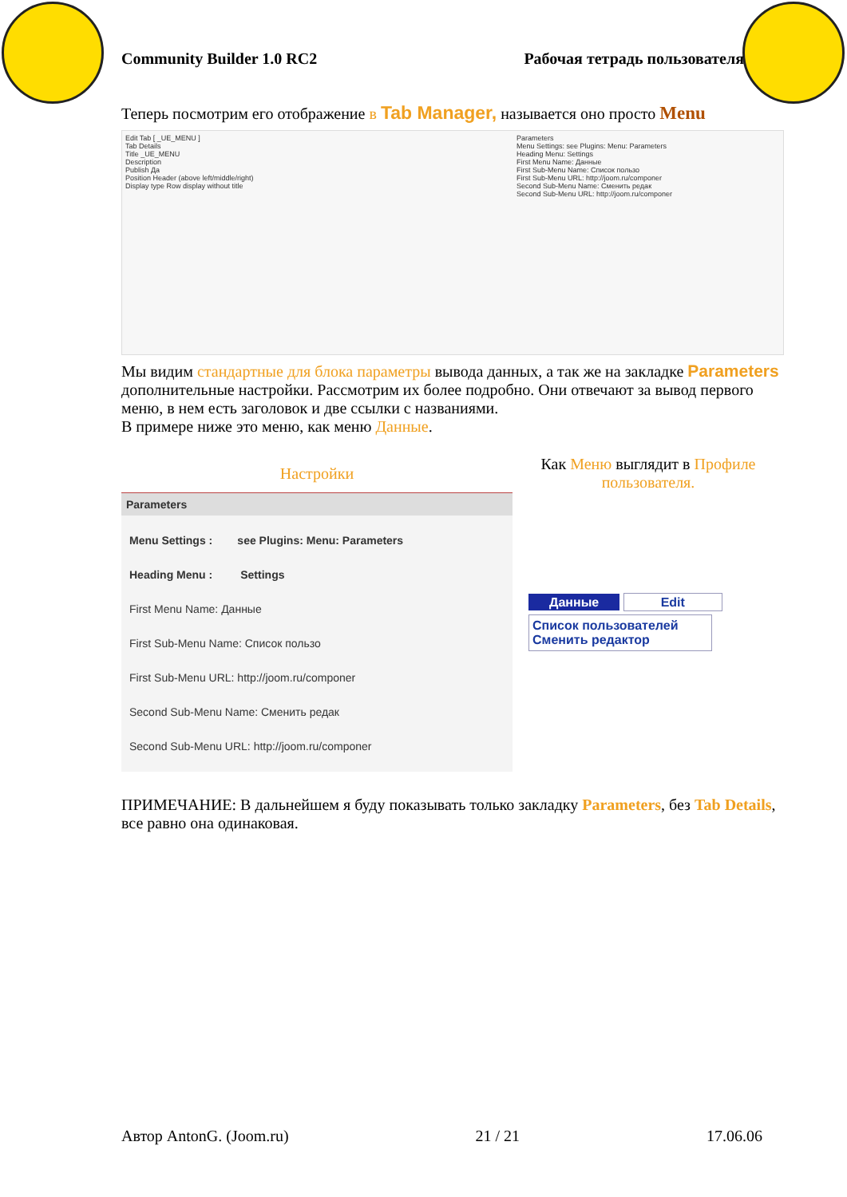Community Builder 1.0 RC2 Рабочая тетрадь пользователя
Теперь посмотрим его отображение в Tab Manager, называется оно просто Menu
Edit Tab [ _UE_MENU ]
Tab Details
Title _UE_MENU
Description
Publish Да
Position Header (above left/middle/right)
Display type Row display without title
Parameters
Menu Settings: see Plugins: Menu: Parameters
Heading Menu: Settings
First Menu Name: Данные
First Sub-Menu Name: Список пользо
First Sub-Menu URL: http://joom.ru/componer
Second Sub-Menu Name: Сменить редак
Second Sub-Menu URL: http://joom.ru/componer
Мы видим стандартные для блока параметры вывода данных, а так же на закладке Parameters дополнительные настройки. Рассмотрим их более подробно. Они отвечают за вывод первого меню, в нем есть заголовок и две ссылки с названиями.
В примере ниже это меню, как меню Данные.
Настройки
Parameters
Menu Settings : see Plugins: Menu: Parameters
Heading Menu : Settings
First Menu Name: Данные
First Sub-Menu Name: Список пользо
First Sub-Menu URL: http://joom.ru/componer
Second Sub-Menu Name: Сменить редак
Second Sub-Menu URL: http://joom.ru/componer
Как Меню выглядит в Профиле пользователя.
Данные Edit
Список пользователей
Сменить редактор
ПРИМЕЧАНИЕ: В дальнейшем я буду показывать только закладку Parameters, без Tab Details, все равно она одинаковая.
Автор AntonG. (Joom.ru) 21 / 21 17.06.06